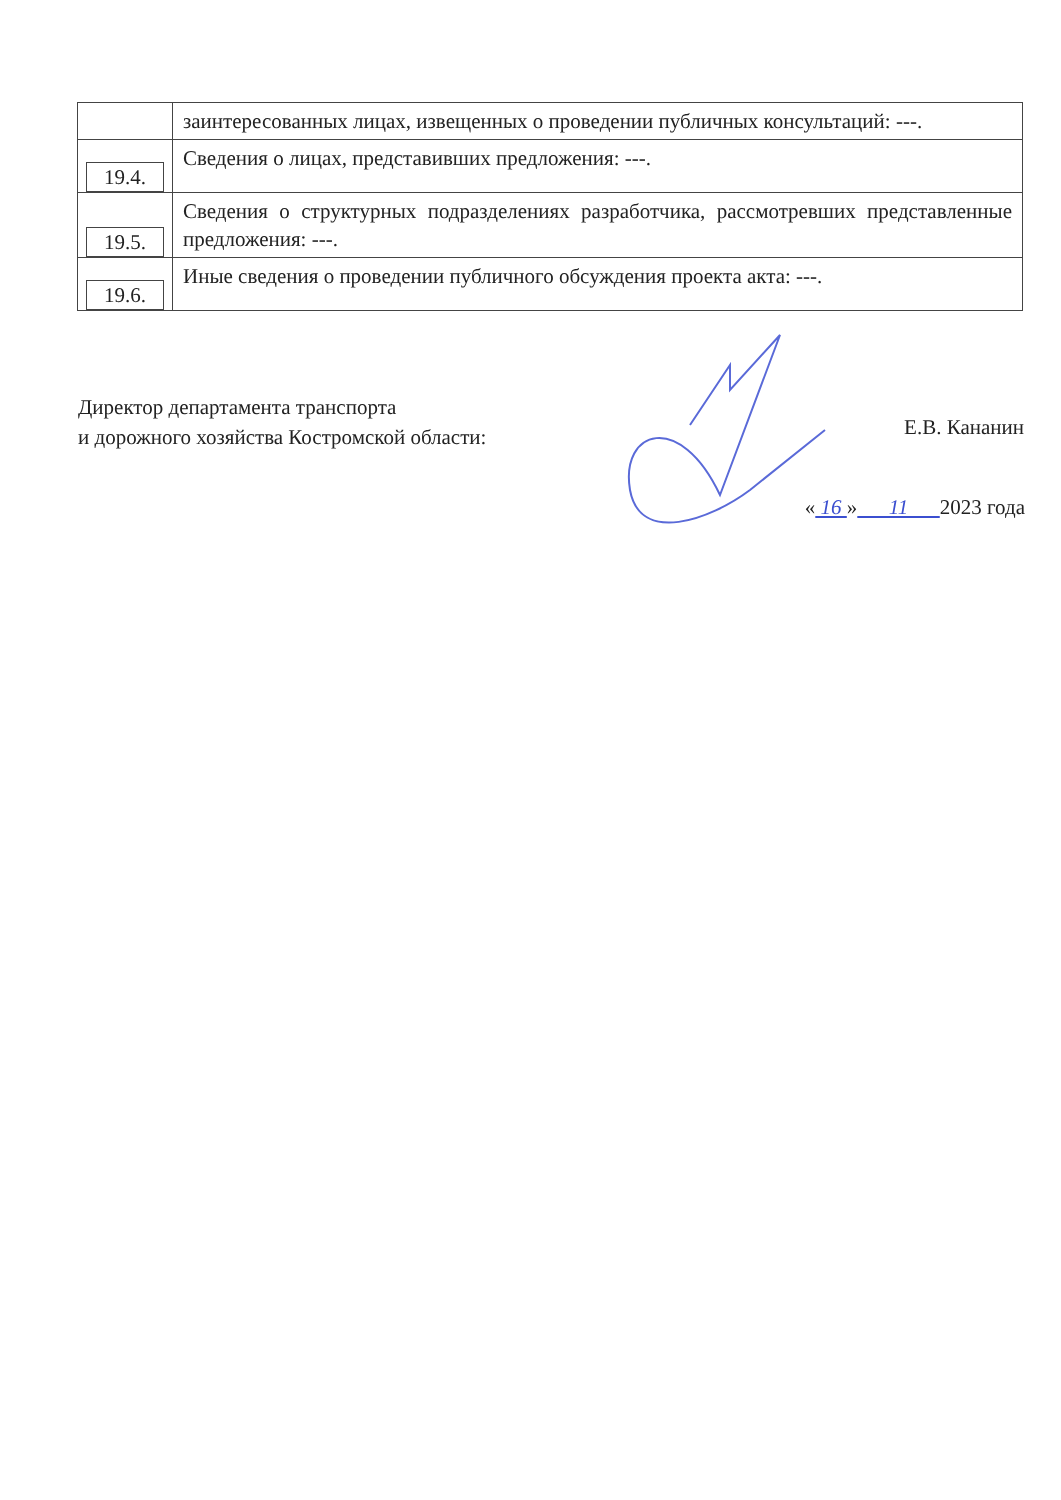| | заинтересованных лицах, извещенных о проведении публичных консультаций: ---. |
| 19.4. | Сведения о лицах, представивших предложения: ---. |
| 19.5. | Сведения о структурных подразделениях разработчика, рассмотревших представленные предложения: ---. |
| 19.6. | Иные сведения о проведении публичного обсуждения проекта акта: ---. |
Директор департамента транспорта
и дорожного хозяйства Костромской области:
Е.В. Кананин
« 16 » 11 2023 года